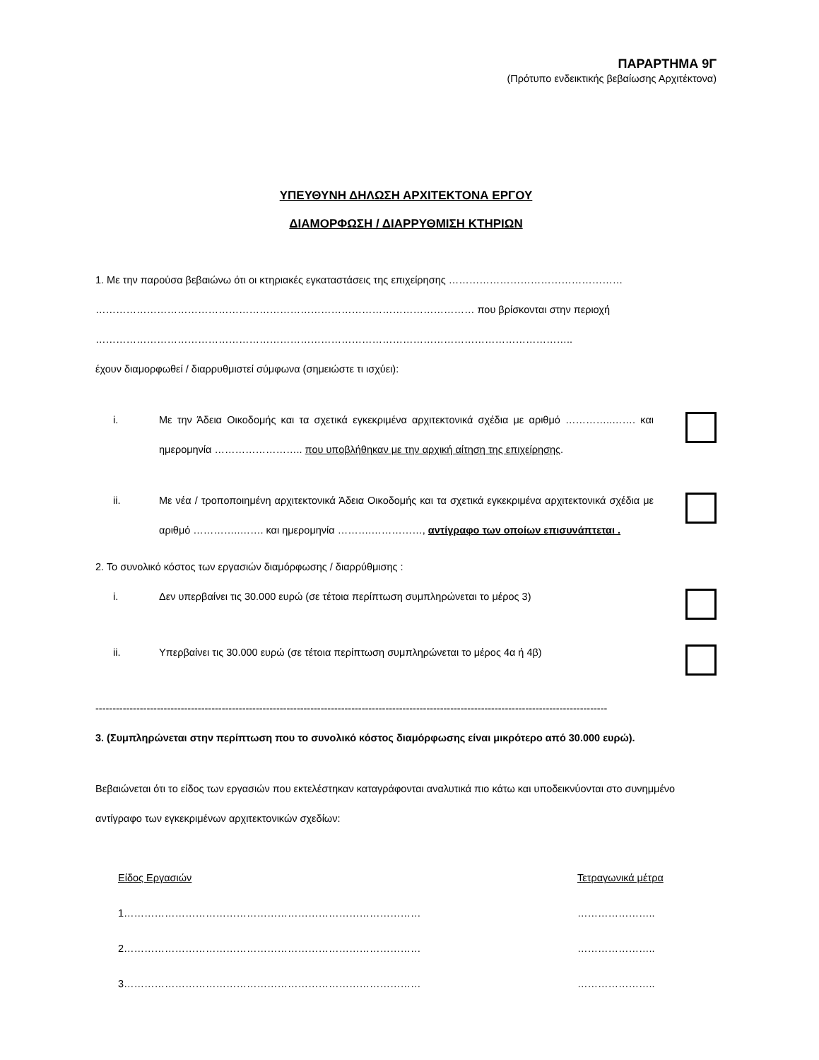ΠΑΡΑΡΤΗΜΑ 9Γ
(Πρότυπο ενδεικτικής βεβαίωσης Αρχιτέκτονα)
ΥΠΕΥΘΥΝΗ ΔΗΛΩΣΗ ΑΡΧΙΤΕΚΤΟΝΑ ΕΡΓΟΥ
ΔΙΑΜΟΡΦΩΣΗ / ΔΙΑΡΡΥΘΜΙΣΗ ΚΤΗΡΙΩΝ
1. Με την παρούσα βεβαιώνω ότι οι κτηριακές εγκαταστάσεις της επιχείρησης ……………………………………………
………………………………………………………………………………………………… που βρίσκονται στην περιοχή
…………………………………………………………………………………………………………………………..
έχουν διαμορφωθεί / διαρρυθμιστεί σύμφωνα (σημειώστε τι ισχύει):
i. Με την Άδεια Οικοδομής και τα σχετικά εγκεκριμένα αρχιτεκτονικά σχέδια με αριθμό …………..……. και ημερομηνία …………………….. που υποβλήθηκαν με την αρχική αίτηση της επιχείρησης.
ii. Με νέα / τροποποιημένη αρχιτεκτονικά Άδεια Οικοδομής και τα σχετικά εγκεκριμένα αρχιτεκτονικά σχέδια με αριθμό …………..……. και ημερομηνία ……….……………, αντίγραφο των οποίων επισυνάπτεται .
2. Το συνολικό κόστος των εργασιών διαμόρφωσης / διαρρύθμισης :
i. Δεν υπερβαίνει τις 30.000 ευρώ (σε τέτοια περίπτωση συμπληρώνεται το μέρος 3)
ii. Υπερβαίνει τις 30.000 ευρώ (σε τέτοια περίπτωση συμπληρώνεται το μέρος 4α ή 4β)
------------------------------------------------------------------------------------------------------------------------------------------------------
3. (Συμπληρώνεται στην περίπτωση που το συνολικό κόστος διαμόρφωσης είναι μικρότερο από 30.000 ευρώ).
Βεβαιώνεται ότι το είδος των εργασιών που εκτελέστηκαν καταγράφονται αναλυτικά πιο κάτω και υποδεικνύονται στο συνημμένο αντίγραφο των εγκεκριμένων αρχιτεκτονικών σχεδίων:
| Είδος Εργασιών | Τετραγωνικά μέτρα |
| --- | --- |
| 1…………………………………………………………………………… | ………………….. |
| 2…………………………………………………………………………… | ………………….. |
| 3…………………………………………………………………………… | ………………….. |